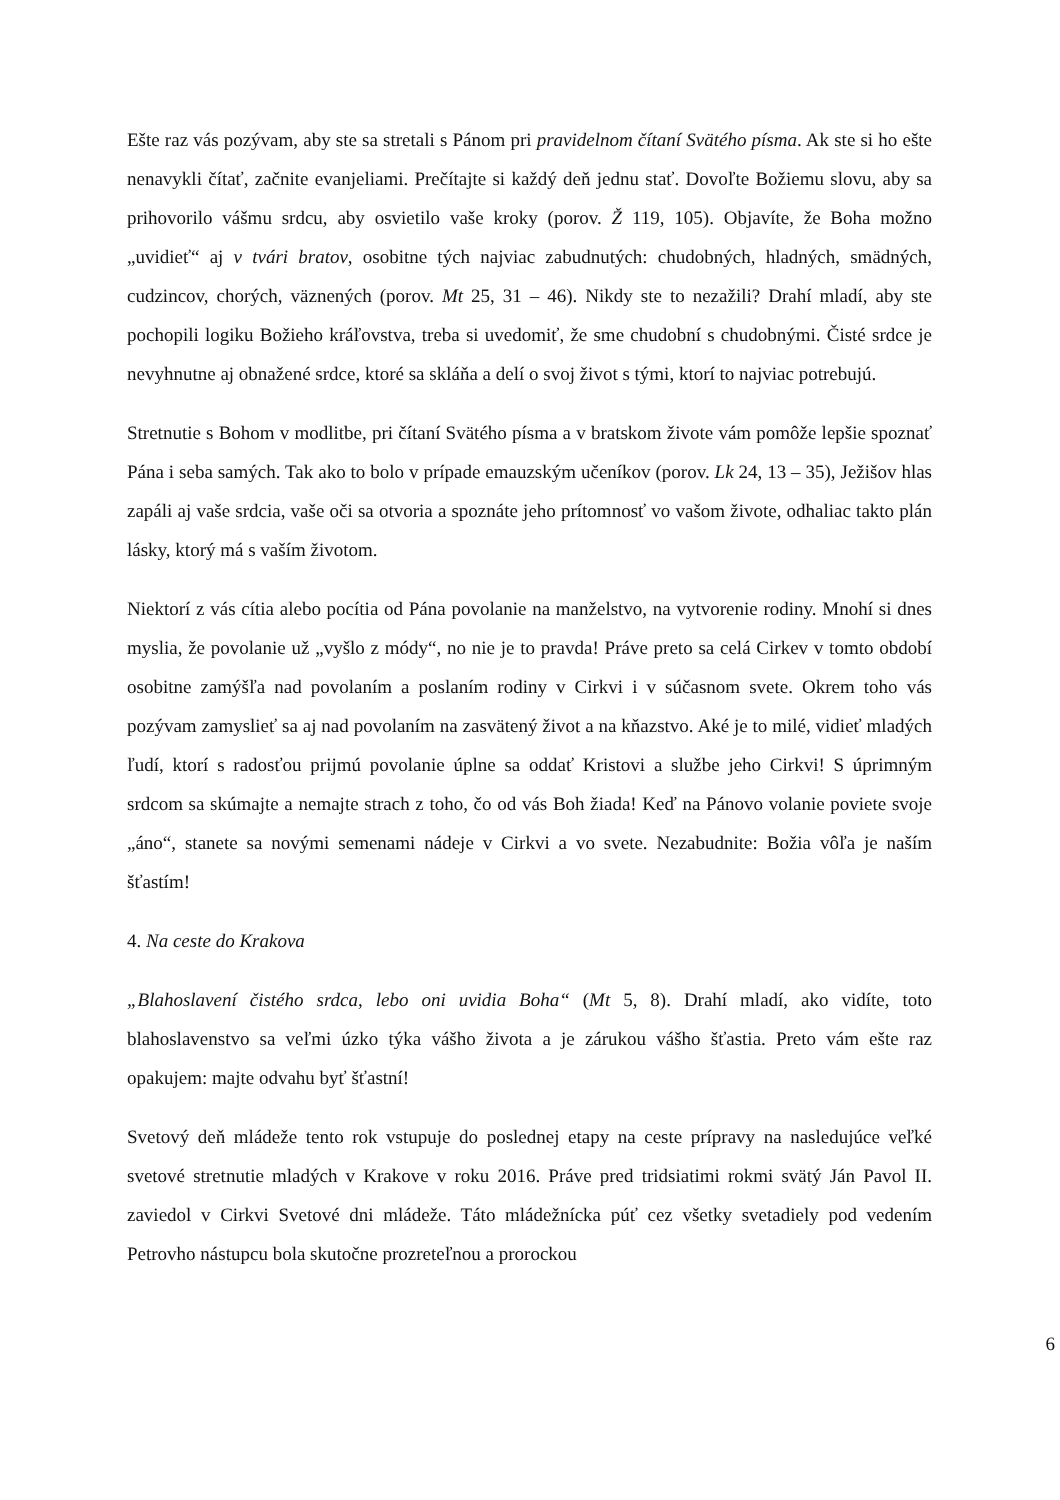Ešte raz vás pozývam, aby ste sa stretali s Pánom pri pravidelnom čítaní Svätého písma. Ak ste si ho ešte nenavykli čítať, začnite evanjeliami. Prečítajte si každý deň jednu stať. Dovoľte Božiemu slovu, aby sa prihovorilo vášmu srdcu, aby osvietilo vaše kroky (porov. Ž 119, 105). Objavíte, že Boha možno „uvidieť“ aj v tvári bratov, osobitne tých najviac zabudnutých: chudobných, hladných, smädných, cudzincov, chorých, väznených (porov. Mt 25, 31 – 46). Nikdy ste to nezažili? Drahí mladí, aby ste pochopili logiku Božieho kráľovstva, treba si uvedomiť, že sme chudobní s chudobnými. Čisté srdce je nevyhnutne aj obnažené srdce, ktoré sa skláňa a delí o svoj život s tými, ktorí to najviac potrebujú.
Stretnutie s Bohom v modlitbe, pri čítaní Svätého písma a v bratskom živote vám pomôže lepšie spoznať Pána i seba samých. Tak ako to bolo v prípade emauzským učeníkov (porov. Lk 24, 13 – 35), Ježišov hlas zapáli aj vaše srdcia, vaše oči sa otvoria a spoznáte jeho prítomnosť vo vašom živote, odhaliac takto plán lásky, ktorý má s vaším životom.
Niektorí z vás cítia alebo pocítia od Pána povolanie na manželstvo, na vytvorenie rodiny. Mnohí si dnes myslia, že povolanie už „vyšlo z módy“, no nie je to pravda! Práve preto sa celá Cirkev v tomto období osobitne zamýšľa nad povolaním a poslaním rodiny v Cirkvi i v súčasnom svete. Okrem toho vás pozývam zamyslieť sa aj nad povolaním na zasvätený život a na kňazstvo. Aké je to milé, vidieť mladých ľudí, ktorí s radosťou prijmú povolanie úplne sa oddať Kristovi a službe jeho Cirkvi! S úprimným srdcom sa skúmajte a nemajte strach z toho, čo od vás Boh žiada! Keď na Pánovo volanie poviete svoje „áno“, stanete sa novými semenami nádeje v Cirkvi a vo svete. Nezabudnite: Božia vôľa je naším šťastím!
4. Na ceste do Krakova
„Blahoslavení čistého srdca, lebo oni uvidia Boha“ (Mt 5, 8). Drahí mladí, ako vidíte, toto blahoslavenstvo sa veľmi úzko týka vášho života a je zárukou vášho šťastia. Preto vám ešte raz opakujem: majte odvahu byť šťastní!
Svetový deň mládeže tento rok vstupuje do poslednej etapy na ceste prípravy na nasledujúce veľké svetové stretnutie mladých v Krakove v roku 2016. Práve pred tridsiatimi rokmi svätý Ján Pavol II. zaviedol v Cirkvi Svetové dni mládeže. Táto mládežnícka púť cez všetky svetadiely pod vedením Petrovho nástupcu bola skutočne prozreteľnou a prorockou
6